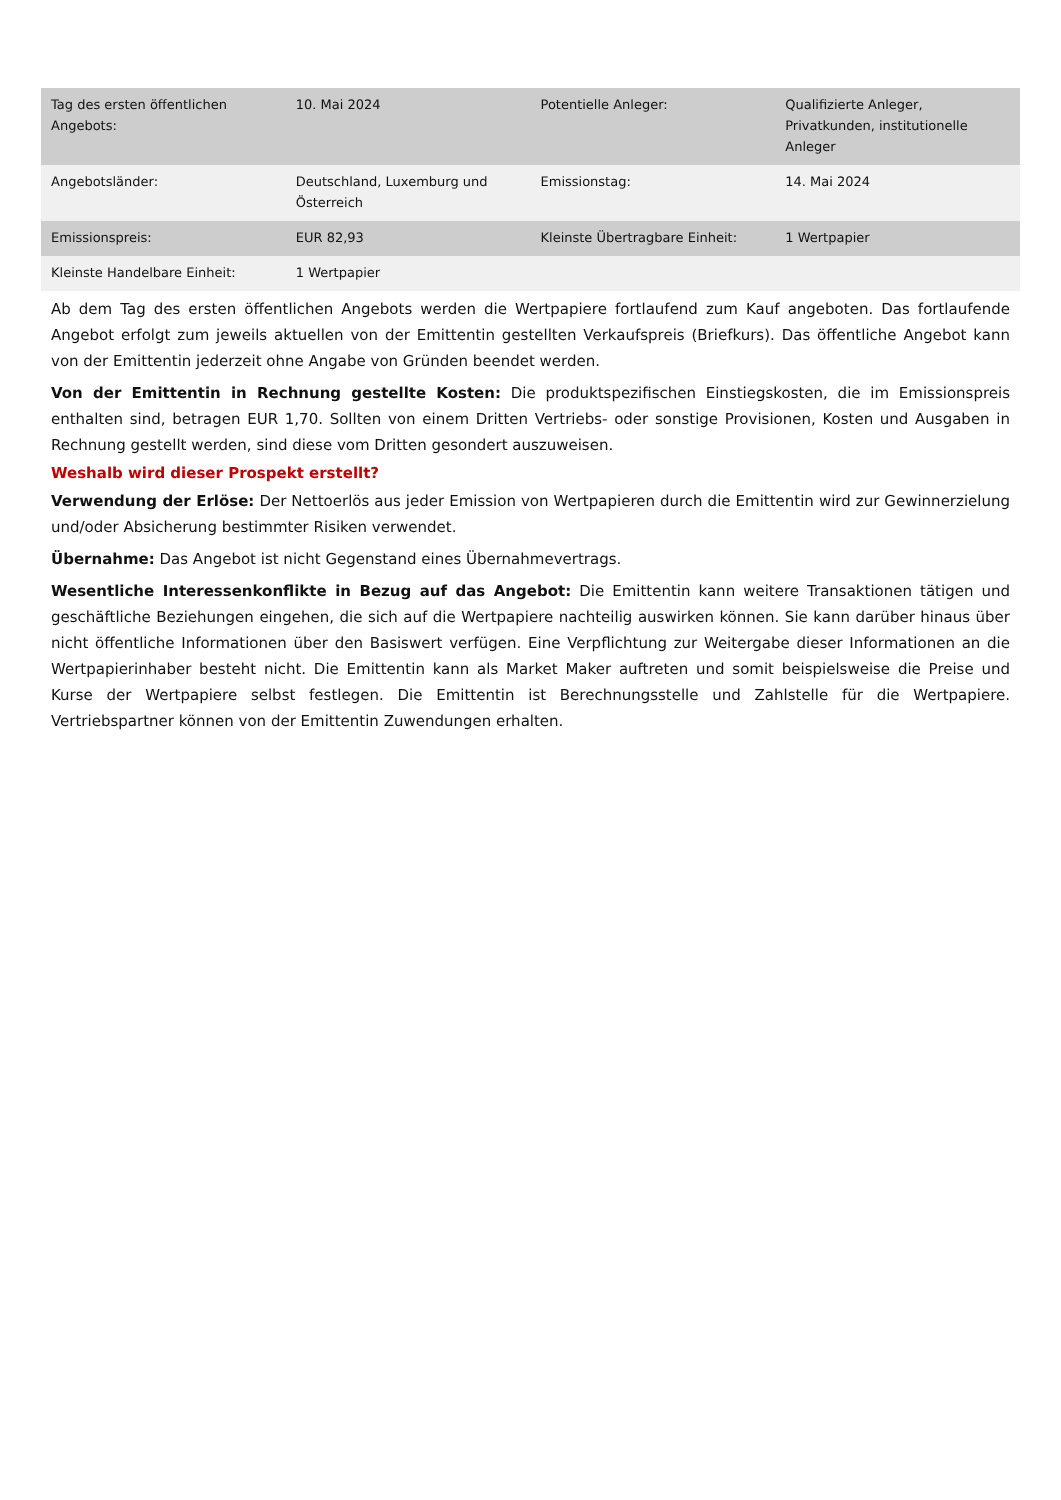| Tag des ersten öffentlichen Angebots: | 10. Mai 2024 | Potentielle Anleger: | Qualifizierte Anleger, Privatkunden, institutionelle Anleger |
| Angebotsländer: | Deutschland, Luxemburg und Österreich | Emissionstag: | 14. Mai 2024 |
| Emissionspreis: | EUR 82,93 | Kleinste Übertragbare Einheit: | 1 Wertpapier |
| Kleinste Handelbare Einheit: | 1 Wertpapier | | |
Ab dem Tag des ersten öffentlichen Angebots werden die Wertpapiere fortlaufend zum Kauf angeboten. Das fortlaufende Angebot erfolgt zum jeweils aktuellen von der Emittentin gestellten Verkaufspreis (Briefkurs). Das öffentliche Angebot kann von der Emittentin jederzeit ohne Angabe von Gründen beendet werden.
Von der Emittentin in Rechnung gestellte Kosten: Die produktspezifischen Einstiegskosten, die im Emissionspreis enthalten sind, betragen EUR 1,70. Sollten von einem Dritten Vertriebs- oder sonstige Provisionen, Kosten und Ausgaben in Rechnung gestellt werden, sind diese vom Dritten gesondert auszuweisen.
Weshalb wird dieser Prospekt erstellt?
Verwendung der Erlöse: Der Nettoerlös aus jeder Emission von Wertpapieren durch die Emittentin wird zur Gewinnerzielung und/oder Absicherung bestimmter Risiken verwendet.
Übernahme: Das Angebot ist nicht Gegenstand eines Übernahmevertrags.
Wesentliche Interessenkonflikte in Bezug auf das Angebot: Die Emittentin kann weitere Transaktionen tätigen und geschäftliche Beziehungen eingehen, die sich auf die Wertpapiere nachteilig auswirken können. Sie kann darüber hinaus über nicht öffentliche Informationen über den Basiswert verfügen. Eine Verpflichtung zur Weitergabe dieser Informationen an die Wertpapierinhaber besteht nicht. Die Emittentin kann als Market Maker auftreten und somit beispielsweise die Preise und Kurse der Wertpapiere selbst festlegen. Die Emittentin ist Berechnungsstelle und Zahlstelle für die Wertpapiere. Vertriebspartner können von der Emittentin Zuwendungen erhalten.